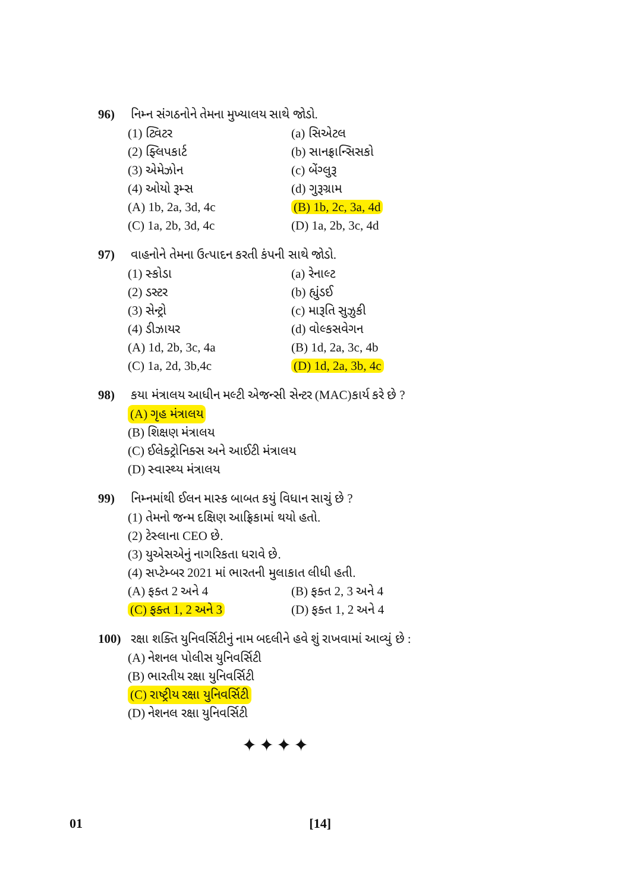96) નિમ્ન સંગઠનોને તેમના મુખ્યાલય સાથે જોડો.
(1) ટ્વિટર (a) સિએટલ
(2) ફ્લિપકાર્ટ (b) સાનફ્રાન્સિસકો
(3) એમેઝોન (c) બેંગ્લુરૂ
(4) ઓયો રૂમ્સ (d) ગુરૂગ્રામ
(A) 1b, 2a, 3d, 4c (B) 1b, 2c, 3a, 4d
(C) 1a, 2b, 3d, 4c (D) 1a, 2b, 3c, 4d
97) વાહનોને તેમના ઉત્પાદન કરતી કંપની સાથે જોડો.
(1) સ્કોડા (a) રેનાલ્ટ
(2) ડસ્ટર (b) હ્યુંડઈ
(3) સેન્ટ્રો (c) મારૂતિ સુઝુકી
(4) ડીઝાયર (d) વોલ્કસવેગન
(A) 1d, 2b, 3c, 4a (B) 1d, 2a, 3c, 4b
(C) 1a, 2d, 3b,4c (D) 1d, 2a, 3b, 4c
98) કયા મંત્રાલય આધીન મલ્ટી એજન્સી સેન્ટર (MAC)કાર્ય કરે છે ?
(A) ગૃહ મંત્રાલય
(B) શિક્ષણ મંત્રાલય
(C) ઈલેક્ટ્રોનિક્સ અને આઈટી મંત્રાલય
(D) સ્વાસ્થ્ય મંત્રાલય
99) નિમ્નમાંથી ઈલન માસ્ક બાબત કયું વિધાન સાચું છે ?
(1) તેમનો જન્મ દક્ષિણ આફ્રિકામાં થયો હતો.
(2) ટેસ્લાના CEO છે.
(3) યુએસએનું નાગરિકતા ધરાવે છે.
(4) સપ્ટેમ્બર 2021 માં ભારતની મુલાકાત લીધી હતી.
(A) ફક્ત 2 અને 4 (B) ફક્ત 2, 3 અને 4
(C) ફક્ત 1, 2 અને 3 (D) ફક્ત 1, 2 અને 4
100) રક્ષા શક્તિ યુનિવર્સિટીનું નામ બદલીને હવે શું રાખવામાં આવ્યું છે :
(A) નેશનલ પોલીસ યુનિવર્સિટી
(B) ભારતીય રક્ષા યુનિવર્સિટી
(C) રાષ્ટ્રીય રક્ષા યુનિવર્સિટી
(D) નેશનલ રક્ષા યુનિવર્સિટી
✦✦✦✦
01 [14]